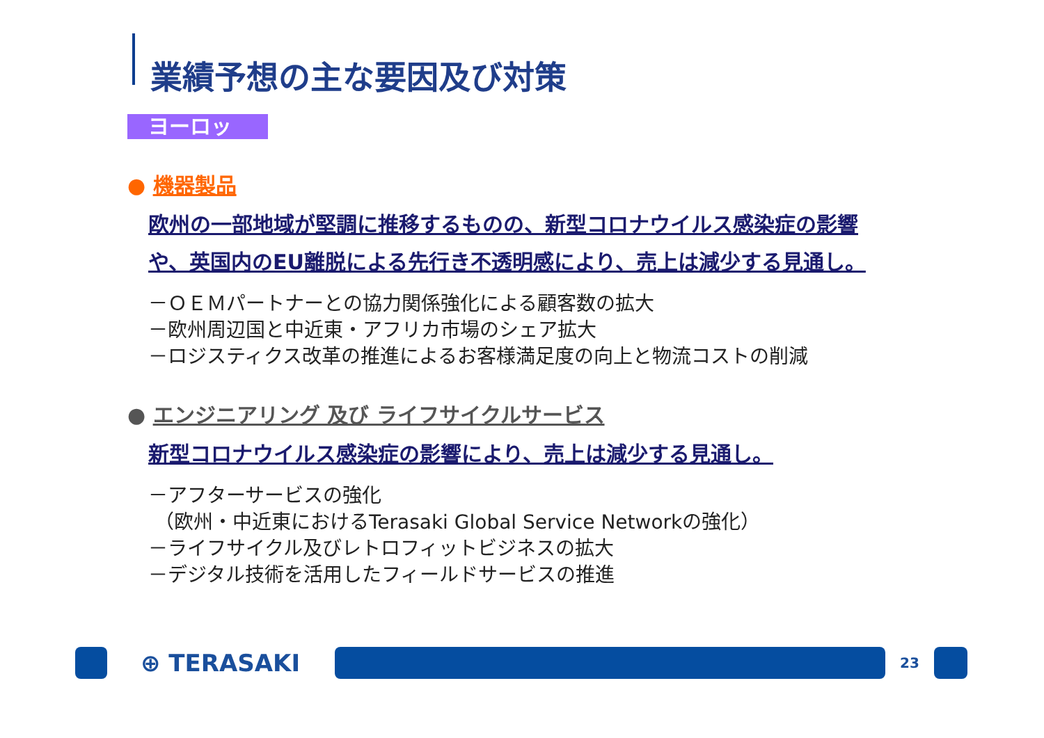業績予想の主な要因及び対策
ヨーロッパ
● 機器製品
欧州の一部地域が堅調に推移するものの、新型コロナウイルス感染症の影響
や、英国内のEU離脱による先行き不透明感により、売上は減少する見通し。
－ＯＥＭパートナーとの協力関係強化による顧客数の拡大
－欧州周辺国と中近東・アフリカ市場のシェア拡大
－ロジスティクス改革の推進によるお客様満足度の向上と物流コストの削減
● エンジニアリング 及び ライフサイクルサービス
新型コロナウイルス感染症の影響により、売上は減少する見通し。
－アフターサービスの強化
（欧州・中近東におけるTerasaki Global Service Networkの強化）
－ライフサイクル及びレトロフィットビジネスの拡大
－デジタル技術を活用したフィールドサービスの推進
⊕ TERASAKI
23